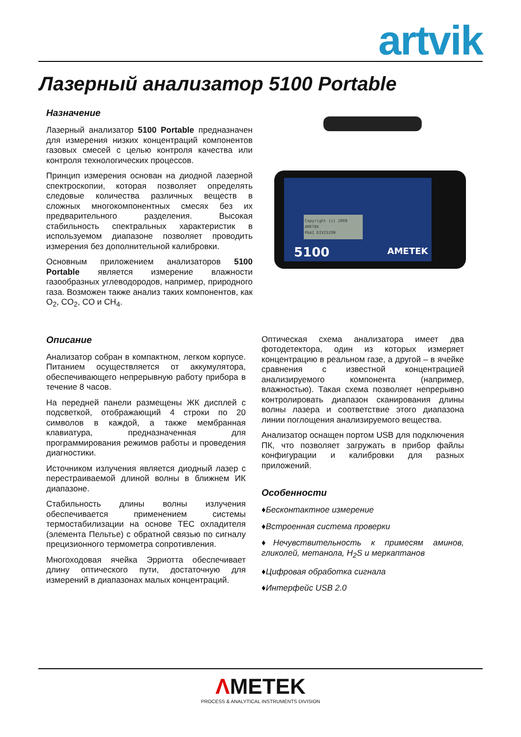artvik
Лазерный анализатор 5100 Portable
Назначение
Лазерный анализатор 5100 Portable предназначен для измерения низких концентраций компонентов газовых смесей с целью контроля качества или контроля технологических процессов.
Принцип измерения основан на диодной лазерной спектроскопии, которая позволяет определять следовые количества различных веществ в сложных многокомпонентных смесях без их предварительного разделения. Высокая стабильность спектральных характеристик в используемом диапазоне позволяет проводить измерения без дополнительной калибровки.
Основным приложением анализаторов 5100 Portable является измерение влажности газообразных углеводородов, например, природного газа. Возможен также анализ таких компонентов, как O<sub>2</sub>, CO<sub>2</sub>, CO и CH<sub>4</sub>.
Copyright (c) 2008
AMETEK
P&AI DIVISION
5100
AMETEK
Описание
Анализатор собран в компактном, легком корпусе. Питанием осуществляется от аккумулятора, обеспечивающего непрерывную работу прибора в течение 8 часов.
На передней панели размещены ЖК дисплей с подсветкой, отображающий 4 строки по 20 символов в каждой, а также мембранная клавиатура, предназначенная для программирования режимов работы и проведения диагностики.
Источником излучения является диодный лазер с перестраиваемой длиной волны в ближнем ИК диапазоне.
Стабильность длины волны излучения обеспечивается применением системы термостабилизации на основе TEC охладителя (элемента Пельтье) с обратной связью по сигналу прецизионного термометра сопротивления.
Многоходовая ячейка Эрриотта обеспечивает длину оптического пути, достаточную для измерений в диапазонах малых концентраций.
Оптическая схема анализатора имеет два фотодетектора, один из которых измеряет концентрацию в реальном газе, а другой – в ячейке сравнения с известной концентрацией анализируемого компонента (например, влажностью). Такая схема позволяет непрерывно контролировать диапазон сканирования длины волны лазера и соответствие этого диапазона линии поглощения анализируемого вещества.
Анализатор оснащен портом USB для подключения ПК, что позволяет загружать в прибор файлы конфигурации и калибровки для разных приложений.
Особенности
♦Бесконтактное измерение
♦Встроенная система проверки
♦Нечувствительность к примесям аминов, гликолей, метанола, H<sub>2</sub>S и меркаптанов
♦Цифровая обработка сигнала
♦Интерфейс USB 2.0
ΛMETEK
PROCESS & ANALYTICAL INSTRUMENTS DIVISION